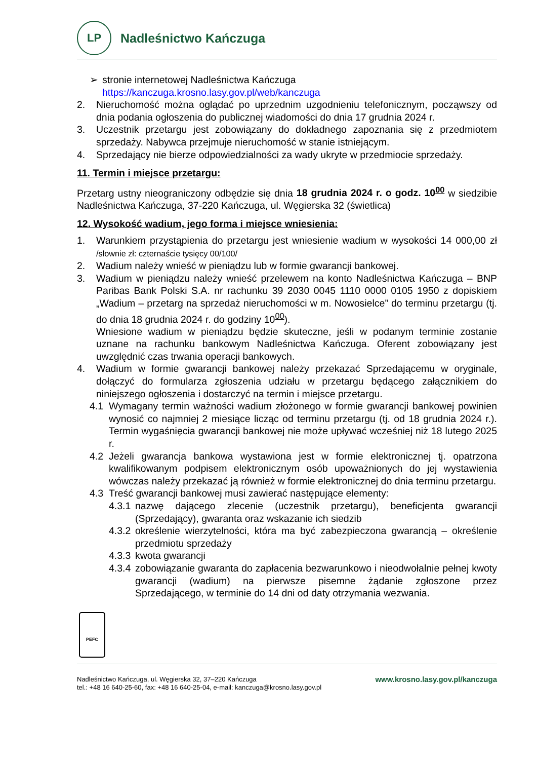LP
Nadleśnictwo Kańczuga
➢ stronie internetowej Nadleśnictwa Kańczuga
https://kanczuga.krosno.lasy.gov.pl/web/kanczuga
2. Nieruchomość można oglądać po uprzednim uzgodnieniu telefonicznym, począwszy od dnia podania ogłoszenia do publicznej wiadomości do dnia 17 grudnia 2024 r.
3. Uczestnik przetargu jest zobowiązany do dokładnego zapoznania się z przedmiotem sprzedaży. Nabywca przejmuje nieruchomość w stanie istniejącym.
4. Sprzedający nie bierze odpowiedzialności za wady ukryte w przedmiocie sprzedaży.
11. Termin i miejsce przetargu:
Przetarg ustny nieograniczony odbędzie się dnia 18 grudnia 2024 r. o godz. 10<sup>00</sup> w siedzibie Nadleśnictwa Kańczuga, 37-220 Kańczuga, ul. Węgierska 32 (świetlica)
12. Wysokość wadium, jego forma i miejsce wniesienia:
1. Warunkiem przystąpienia do przetargu jest wniesienie wadium w wysokości 14 000,00 zł /słownie zł: czternaście tysięcy 00/100/
2. Wadium należy wnieść w pieniądzu lub w formie gwarancji bankowej.
3. Wadium w pieniądzu należy wnieść przelewem na konto Nadleśnictwa Kańczuga – BNP Paribas Bank Polski S.A. nr rachunku 39 2030 0045 1110 0000 0105 1950 z dopiskiem „Wadium – przetarg na sprzedaż nieruchomości w m. Nowosielce” do terminu przetargu (tj. do dnia 18 grudnia 2024 r. do godziny 10<sup>00</sup>).
Wniesione wadium w pieniądzu będzie skuteczne, jeśli w podanym terminie zostanie uznane na rachunku bankowym Nadleśnictwa Kańczuga. Oferent zobowiązany jest uwzględnić czas trwania operacji bankowych.
4. Wadium w formie gwarancji bankowej należy przekazać Sprzedającemu w oryginale, dołączyć do formularza zgłoszenia udziału w przetargu będącego załącznikiem do niniejszego ogłoszenia i dostarczyć na termin i miejsce przetargu.
4.1 Wymagany termin ważności wadium złożonego w formie gwarancji bankowej powinien wynosić co najmniej 2 miesiące licząc od terminu przetargu (tj. od 18 grudnia 2024 r.). Termin wygaśnięcia gwarancji bankowej nie może upływać wcześniej niż 18 lutego 2025 r.
4.2 Jeżeli gwarancja bankowa wystawiona jest w formie elektronicznej tj. opatrzona kwalifikowanym podpisem elektronicznym osób upoważnionych do jej wystawienia wówczas należy przekazać ją również w formie elektronicznej do dnia terminu przetargu.
4.3 Treść gwarancji bankowej musi zawierać następujące elementy:
4.3.1 nazwę dającego zlecenie (uczestnik przetargu), beneficjenta gwarancji (Sprzedający), gwaranta oraz wskazanie ich siedzib
4.3.2 określenie wierzytelności, która ma być zabezpieczona gwarancją – określenie przedmiotu sprzedaży
4.3.3 kwota gwarancji
4.3.4 zobowiązanie gwaranta do zapłacenia bezwarunkowo i nieodwołalnie pełnej kwoty gwarancji (wadium) na pierwsze pisemne żądanie zgłoszone przez Sprzedającego, w terminie do 14 dni od daty otrzymania wezwania.
PEFC
Nadleśnictwo Kańczuga, ul. Węgierska 32, 37–220 Kańczuga
tel.: +48 16 640-25-60, fax: +48 16 640-25-04, e-mail: kanczuga@krosno.lasy.gov.pl
www.krosno.lasy.gov.pl/kanczuga